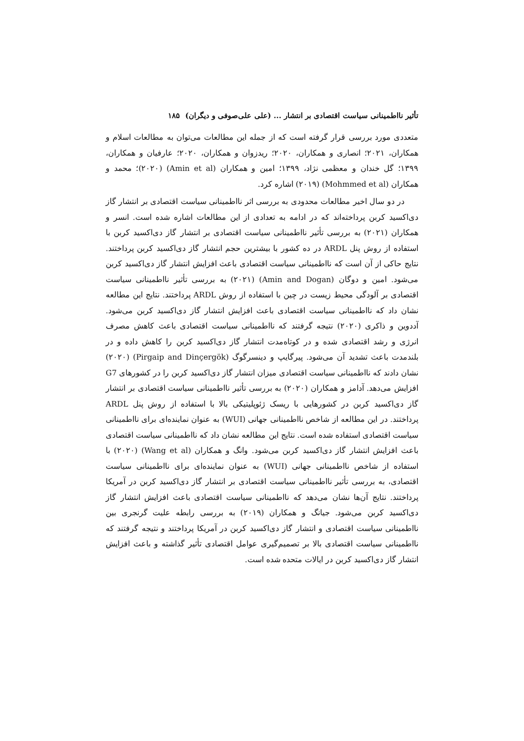تأثیر نااطمینانی سیاست اقتصادی بر انتشار ... (علی علی‌صوفی و دیگران) ۱۸۵
متعددی مورد بررسی قرار گرفته است که از جمله این مطالعات می‌توان به مطالعات اسلام و همکاران، ۲۰۲۱؛ انصاری و همکاران، ۲۰۲۰؛ ریدزوان و همکاران، ۲۰۲۰؛ عارفیان و همکاران، ۱۳۹۹؛ گل خندان و معظمی نژاد، ۱۳۹۹؛ امین و همکاران (Amin et al) (۲۰۲۰)؛ محمد و همکاران (Mohmmed et al) (۲۰۱۹) اشاره کرد.
در دو سال اخیر مطالعات محدودی به بررسی اثر نااطمینانی سیاست اقتصادی بر انتشار گاز دی‌اکسید کربن پرداخته‌اند که در ادامه به تعدادی از این مطالعات اشاره شده است. انسر و همکاران (۲۰۲۱) به بررسی تأثیر نااطمینانی سیاست اقتصادی بر انتشار گاز دی‌اکسید کربن با استفاده از روش پنل ARDL در ده کشور با بیشترین حجم انتشار گاز دی‌اکسید کربن پرداختند. نتایج حاکی از آن است که نااطمینانی سیاست اقتصادی باعث افزایش انتشار گاز دی‌اکسید کربن می‌شود. امین و دوگان (Amin and Dogan) (۲۰۲۱) به بررسی تأثیر نااطمینانی سیاست اقتصادی بر آلودگی محیط زیست در چین با استفاده از روش ARDL پرداختند. نتایج این مطالعه نشان داد که نااطمینانی سیاست اقتصادی باعث افزایش انتشار گاز دی‌اکسید کربن می‌شود. آددوین و ذاکری (۲۰۲۰) نتیجه گرفتند که نااطمینانی سیاست اقتصادی باعث کاهش مصرف انرژی و رشد اقتصادی شده و در کوتاه‌مدت انتشار گاز دی‌اکسید کربن را کاهش داده و در بلندمدت باعث تشدید آن می‌شود. پیرگایپ و دینسرگوگ (Pirgaip and Dinçergök) (۲۰۲۰) نشان دادند که نااطمینانی سیاست اقتصادی میزان انتشار گاز دی‌اکسید کربن را در کشورهای G7 افزایش می‌دهد. آدامز و همکاران (۲۰۲۰) به بررسی تأثیر نااطمینانی سیاست اقتصادی بر انتشار گاز دی‌اکسید کربن در کشورهایی با ریسک ژئوپلیتیکی بالا با استفاده از روش پنل ARDL پرداختند. در این مطالعه از شاخص نااطمینانی جهانی (WUI) به عنوان نماینده‌ای برای نااطمینانی سیاست اقتصادی استفاده شده است. نتایج این مطالعه نشان داد که نااطمینانی سیاست اقتصادی باعث افزایش انتشار گاز دی‌اکسید کربن می‌شود. وانگ و همکاران (Wang et al) (۲۰۲۰) با استفاده از شاخص نااطمینانی جهانی (WUI) به عنوان نماینده‌ای برای نااطمینانی سیاست اقتصادی، به بررسی تأثیر نااطمینانی سیاست اقتصادی بر انتشار گاز دی‌اکسید کربن در آمریکا پرداختند. نتایج آن‌ها نشان می‌دهد که نااطمینانی سیاست اقتصادی باعث افزایش انتشار گاز دی‌اکسید کربن می‌شود. جیانگ و همکاران (۲۰۱۹) به بررسی رابطه علیت گرنجری بین نااطمینانی سیاست اقتصادی و انتشار گاز دی‌اکسید کربن در آمریکا پرداختند و نتیجه گرفتند که نااطمینانی سیاست اقتصادی بالا بر تصمیم‌گیری عوامل اقتصادی تأثیر گذاشته و باعث افزایش انتشار گاز دی‌اکسید کربن در ایالات متحده شده است.